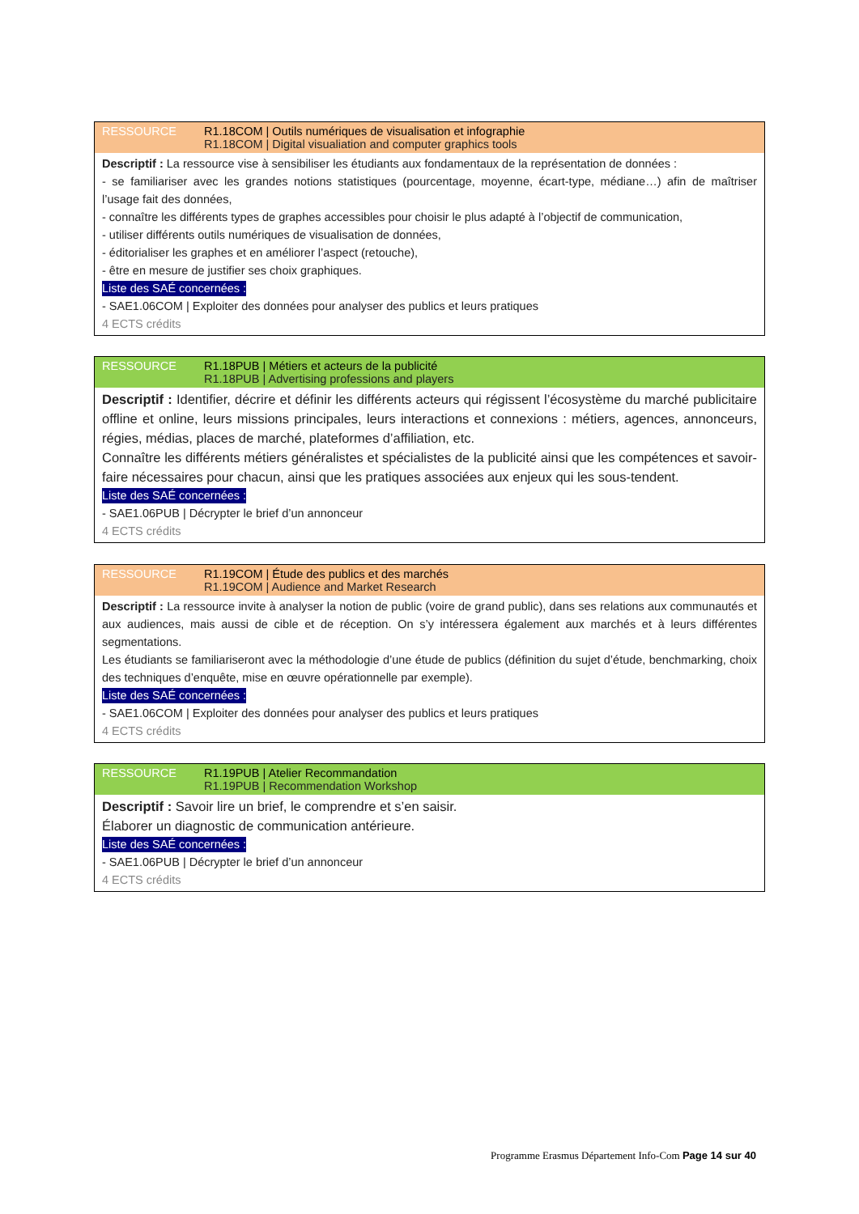RESSOURCE R1.18COM | Outils numériques de visualisation et infographie
R1.18COM | Digital visualiation and computer graphics tools
Descriptif : La ressource vise à sensibiliser les étudiants aux fondamentaux de la représentation de données :
- se familiariser avec les grandes notions statistiques (pourcentage, moyenne, écart-type, médiane…) afin de maîtriser l’usage fait des données,
- connaître les différents types de graphes accessibles pour choisir le plus adapté à l’objectif de communication,
- utiliser différents outils numériques de visualisation de données,
- éditorialiser les graphes et en améliorer l’aspect (retouche),
- être en mesure de justifier ses choix graphiques.
Liste des SAÉ concernées :
- SAE1.06COM | Exploiter des données pour analyser des publics et leurs pratiques
4 ECTS crédits
RESSOURCE R1.18PUB | Métiers et acteurs de la publicité
R1.18PUB | Advertising professions and players
Descriptif : Identifier, décrire et définir les différents acteurs qui régissent l’écosystème du marché publicitaire offline et online, leurs missions principales, leurs interactions et connexions : métiers, agences, annonceurs, régies, médias, places de marché, plateformes d’affiliation, etc.
Connaître les différents métiers généralistes et spécialistes de la publicité ainsi que les compétences et savoir-faire nécessaires pour chacun, ainsi que les pratiques associées aux enjeux qui les sous-tendent.
Liste des SAÉ concernées :
- SAE1.06PUB | Décrypter le brief d’un annonceur
4 ECTS crédits
RESSOURCE R1.19COM | Étude des publics et des marchés
R1.19COM | Audience and Market Research
Descriptif : La ressource invite à analyser la notion de public (voire de grand public), dans ses relations aux communautés et aux audiences, mais aussi de cible et de réception. On s’y intéressera également aux marchés et à leurs différentes segmentations.
Les étudiants se familiariseront avec la méthodologie d’une étude de publics (définition du sujet d’étude, benchmarking, choix des techniques d’enquête, mise en œuvre opérationnelle par exemple).
Liste des SAÉ concernées :
- SAE1.06COM | Exploiter des données pour analyser des publics et leurs pratiques
4 ECTS crédits
RESSOURCE R1.19PUB | Atelier Recommandation
R1.19PUB | Recommendation Workshop
Descriptif : Savoir lire un brief, le comprendre et s’en saisir.
Élaborer un diagnostic de communication antérieure.
Liste des SAÉ concernées :
- SAE1.06PUB | Décrypter le brief d’un annonceur
4 ECTS crédits
Programme Erasmus Département Info-Com Page 14 sur 40